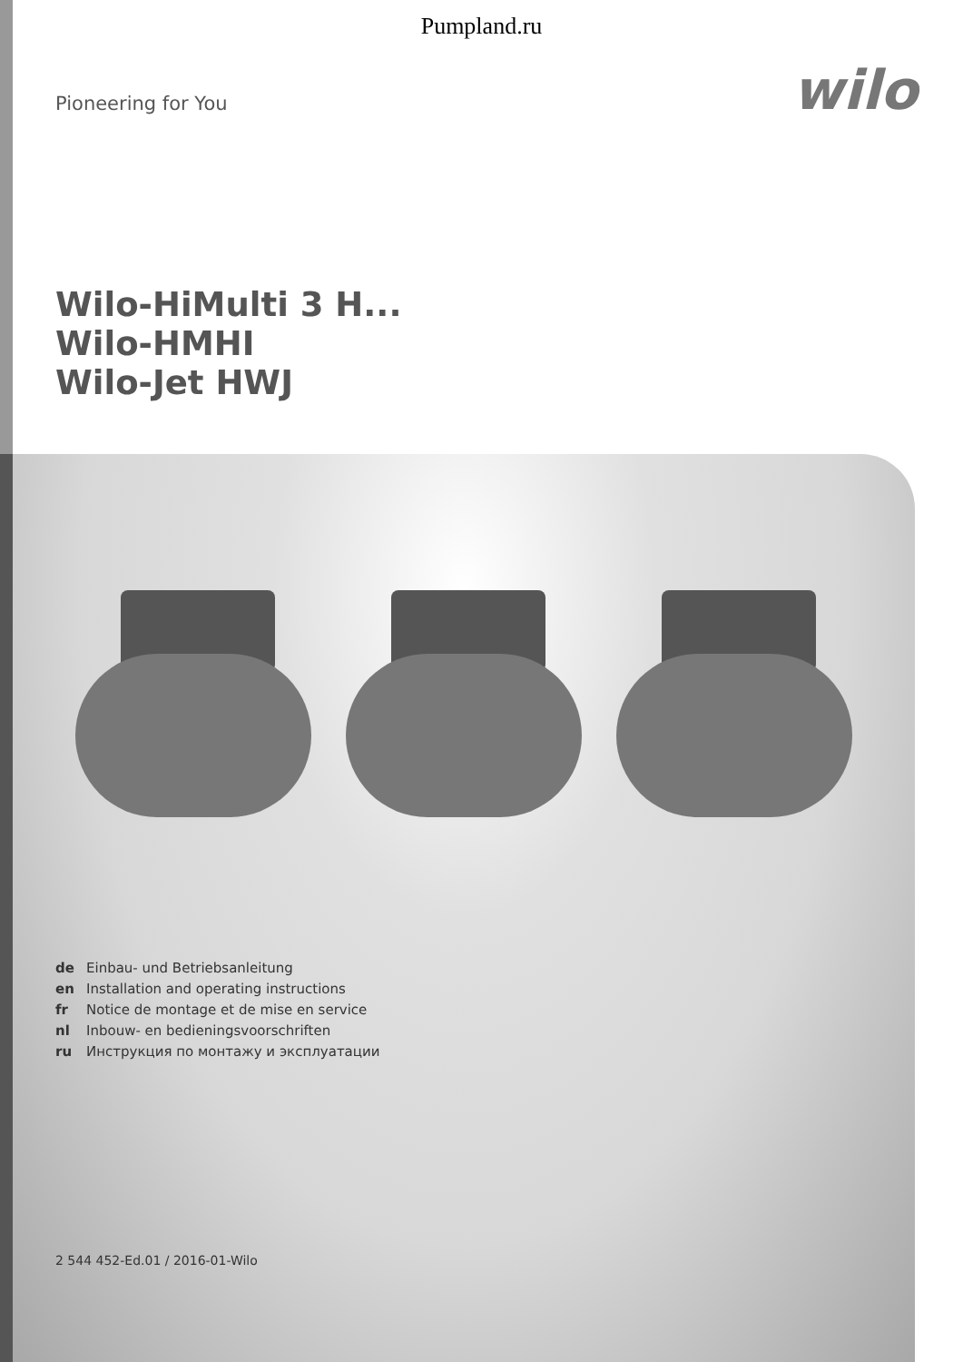Pumpland.ru
Pioneering for You
wilo
Wilo-HiMulti 3 H...
Wilo-HMHI
Wilo-Jet HWJ
de Einbau- und Betriebsanleitung
en Installation and operating instructions
fr Notice de montage et de mise en service
nl Inbouw- en bedieningsvoorschriften
ru Инструкция по монтажу и эксплуатации
2 544 452-Ed.01 / 2016-01-Wilo